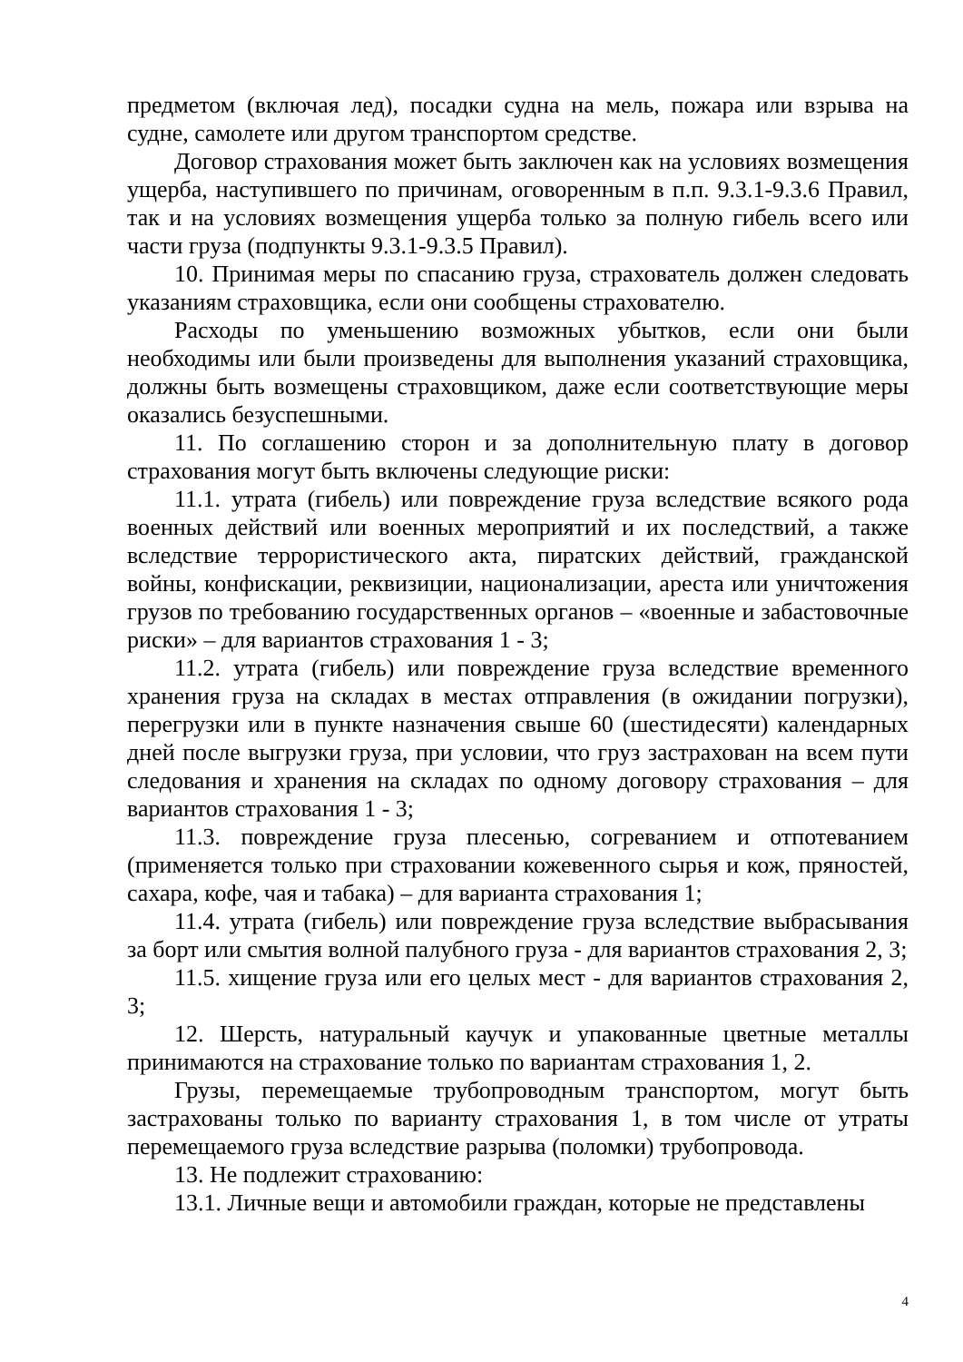предметом (включая лед), посадки судна на мель, пожара или взрыва на судне, самолете или другом транспортом средстве.
Договор страхования может быть заключен как на условиях возмещения ущерба, наступившего по причинам, оговоренным в п.п. 9.3.1-9.3.6 Правил, так и на условиях возмещения ущерба только за полную гибель всего или части груза (подпункты 9.3.1-9.3.5 Правил).
10. Принимая меры по спасанию груза, страхователь должен следовать указаниям страховщика, если они сообщены страхователю.
Расходы по уменьшению возможных убытков, если они были необходимы или были произведены для выполнения указаний страховщика, должны быть возмещены страховщиком, даже если соответствующие меры оказались безуспешными.
11. По соглашению сторон и за дополнительную плату в договор страхования могут быть включены следующие риски:
11.1. утрата (гибель) или повреждение груза вследствие всякого рода военных действий или военных мероприятий и их последствий, а также вследствие террористического акта, пиратских действий, гражданской войны, конфискации, реквизиции, национализации, ареста или уничтожения грузов по требованию государственных органов – «военные и забастовочные риски» – для вариантов страхования 1 - 3;
11.2. утрата (гибель) или повреждение груза вследствие временного хранения груза на складах в местах отправления (в ожидании погрузки), перегрузки или в пункте назначения свыше 60 (шестидесяти) календарных дней после выгрузки груза, при условии, что груз застрахован на всем пути следования и хранения на складах по одному договору страхования – для вариантов страхования 1 - 3;
11.3. повреждение груза плесенью, согреванием и отпотеванием (применяется только при страховании кожевенного сырья и кож, пряностей, сахара, кофе, чая и табака) – для варианта страхования 1;
11.4. утрата (гибель) или повреждение груза вследствие выбрасывания за борт или смытия волной палубного груза - для вариантов страхования 2, 3;
11.5. хищение груза или его целых мест - для вариантов страхования 2, 3;
12. Шерсть, натуральный каучук и упакованные цветные металлы принимаются на страхование только по вариантам страхования 1, 2.
Грузы, перемещаемые трубопроводным транспортом, могут быть застрахованы только по варианту страхования 1, в том числе от утраты перемещаемого груза вследствие разрыва (поломки) трубопровода.
13. Не подлежит страхованию:
13.1. Личные вещи и автомобили граждан, которые не представлены
4